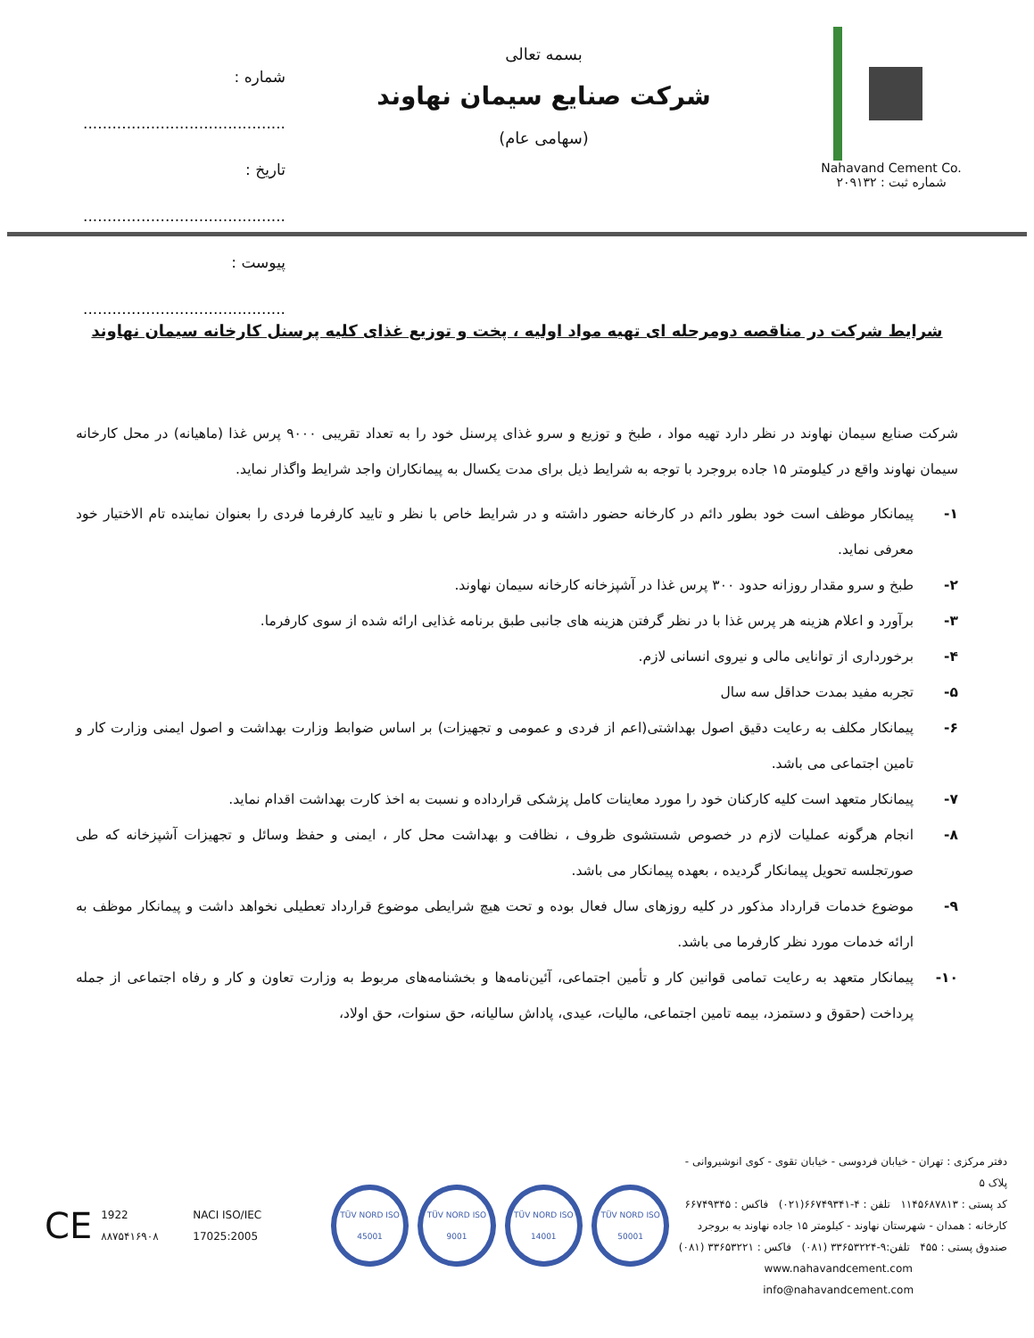Nahavand Cement Co.
شماره ثبت : ۲۰۹۱۳۲
بسمه تعالی
شرکت صنایع سیمان نهاوند
(سهامی عام)
شماره : ..........................................
تاریخ : ..........................................
پیوست : ..........................................
شرایط شرکت در مناقصه دومرحله ای تهیه مواد اولیه ، پخت و توزیع غذای کلیه پرسنل کارخانه سیمان نهاوند
شرکت صنایع سیمان نهاوند در نظر دارد تهیه مواد ، طبخ و توزیع و سرو غذای پرسنل خود را به تعداد تقریبی ۹۰۰۰ پرس غذا (ماهیانه) در محل کارخانه سیمان نهاوند واقع در کیلومتر ۱۵ جاده بروجرد با توجه به شرایط ذیل برای مدت یکسال به پیمانکاران واجد شرایط واگذار نماید.
۱- پیمانکار موظف است خود بطور دائم در کارخانه حضور داشته و در شرایط خاص با نظر و تایید کارفرما فردی را بعنوان نماینده تام الاختیار خود معرفی نماید.
۲- طبخ و سرو مقدار روزانه حدود ۳۰۰ پرس غذا در آشپزخانه کارخانه سیمان نهاوند.
۳- برآورد و اعلام هزینه هر پرس غذا با در نظر گرفتن هزینه های جانبی طبق برنامه غذایی ارائه شده از سوی کارفرما.
۴- برخورداری از توانایی مالی و نیروی انسانی لازم.
۵- تجربه مفید بمدت حداقل سه سال
۶- پیمانکار مکلف به رعایت دقیق اصول بهداشتی(اعم از فردی و عمومی و تجهیزات) بر اساس ضوابط وزارت بهداشت و اصول ایمنی وزارت کار و تامین اجتماعی می باشد.
۷- پیمانکار متعهد است کلیه کارکنان خود را مورد معاینات کامل پزشکی قرارداده و نسبت به اخذ کارت بهداشت اقدام نماید.
۸- انجام هرگونه عملیات لازم در خصوص شستشوی ظروف ، نظافت و بهداشت محل کار ، ایمنی و حفظ وسائل و تجهیزات آشپزخانه که طی صورتجلسه تحویل پیمانکار گردیده ، بعهده پیمانکار می باشد.
۹- موضوع خدمات قرارداد مذکور در کلیه روزهای سال فعال بوده و تحت هیچ شرایطی موضوع قرارداد تعطیلی نخواهد داشت و پیمانکار موظف به ارائه خدمات مورد نظر کارفرما می باشد.
۱۰- پیمانکار متعهد به رعایت تمامی قوانین کار و تأمین اجتماعی، آئین‌نامه‌ها و بخشنامه‌های مربوط به وزارت تعاون و کار و رفاه اجتماعی از جمله پرداخت (حقوق و دستمزد، بیمه تامین اجتماعی، مالیات، عیدی، پاداش سالیانه، حق سنوات، حق اولاد،
دفتر مرکزی : تهران - خیابان فردوسی - خیابان تقوی - کوی انوشیروانی - پلاک ۵
کد پستی : ۱۱۴۵۶۸۷۸۱۳ تلفن : ۴-۶۶۷۴۹۳۴۱(۰۲۱) فاکس : ۶۶۷۴۹۳۴۵
کارخانه : همدان - شهرستان نهاوند - کیلومتر ۱۵ جاده نهاوند به بروجرد
صندوق پستی : ۴۵۵ تلفن:۹-۳۳۶۵۳۲۲۴ (۰۸۱) فاکس : ۳۳۶۵۳۲۲۱ (۰۸۱)
www.nahavandcement.com
info@nahavandcement.com
CE 1922 ۸۸۷۵۴۱۶۹۰۸ NACI ISO/IEC 17025:2005
TÜV NORD ISO 45001
TÜV NORD ISO 9001
TÜV NORD ISO 14001
TÜV NORD ISO 50001